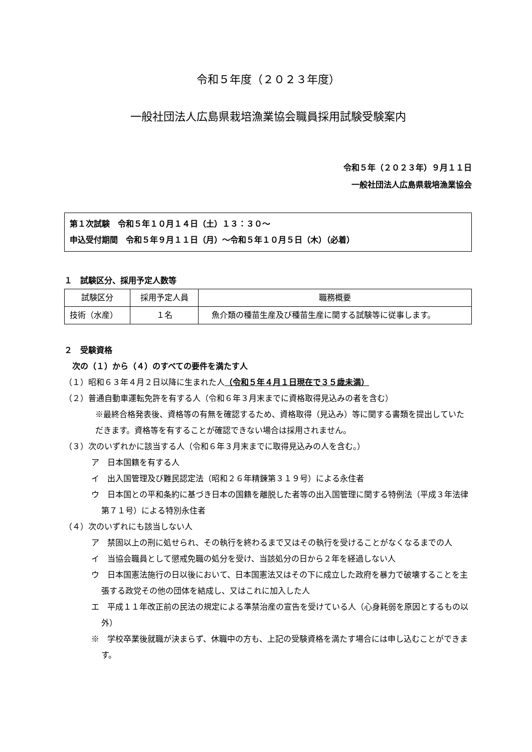令和５年度（２０２３年度）
一般社団法人広島県栽培漁業協会職員採用試験受験案内
令和５年（２０２３年）９月１１日
一般社団法人広島県栽培漁業協会
第１次試験　令和５年１０月１４日（土）１３：３０～
申込受付期間　令和５年９月１１日（月）～令和５年１０月５日（木）（必着）
１　試験区分、採用予定人数等
| 試験区分 | 採用予定人員 | 職務概要 |
| --- | --- | --- |
| 技術（水産） | １名 | 魚介類の種苗生産及び種苗生産に関する試験等に従事します。 |
２　受験資格
　次の（１）から（４）のすべての要件を満たす人
（１）昭和６３年４月２日以降に生まれた人（令和５年４月１日現在で３５歳未満）
（２）普通自動車運転免許を有する人（令和６年３月末までに資格取得見込みの者を含む）
※最終合格発表後、資格等の有無を確認するため、資格取得（見込み）等に関する書類を提出していただきます。資格等を有することが確認できない場合は採用されません。
（３）次のいずれかに該当する人（令和６年３月末までに取得見込みの人を含む。）
ア　日本国籍を有する人
イ　出入国管理及び難民認定法（昭和２６年精錬第３１９号）による永住者
ウ　日本国との平和条約に基づき日本の国籍を離脱した者等の出入国管理に関する特例法（平成３年法律第７１号）による特別永住者
（４）次のいずれにも該当しない人
ア　禁固以上の刑に処せられ、その執行を終わるまで又はその執行を受けることがなくなるまでの人
イ　当協会職員として懲戒免職の処分を受け、当該処分の日から２年を経過しない人
ウ　日本国憲法施行の日以後において、日本国憲法又はその下に成立した政府を暴力で破壊することを主張する政党その他の団体を結成し、又はこれに加入した人
エ　平成１１年改正前の民法の規定による準禁治産の宣告を受けている人（心身耗弱を原因とするもの以外）
※　学校卒業後就職が決まらず、休職中の方も、上記の受験資格を満たす場合には申し込むことができます。